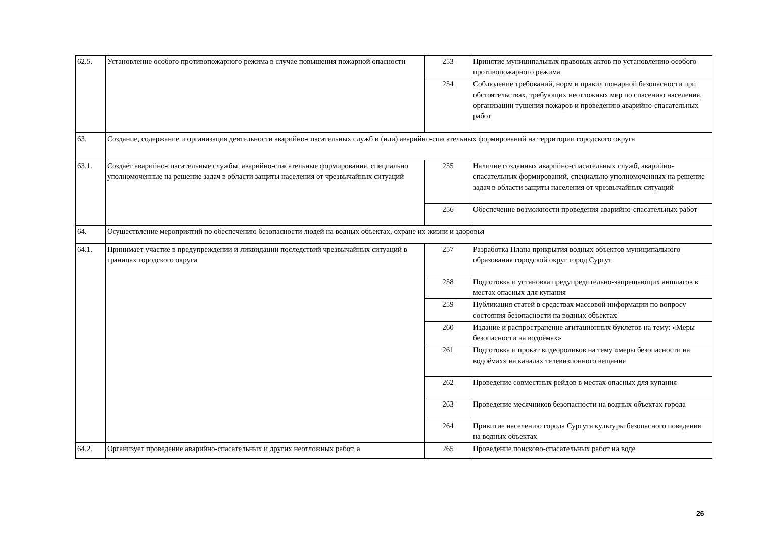| 62.5. | Установление особого противопожарного режима в случае повышения пожарной опасности | 253 | Принятие муниципальных правовых актов по установлению особого противопожарного режима |
| | | 254 | Соблюдение требований, норм и правил пожарной безопасности при обстоятельствах, требующих неотложных мер по спасению населения, организации тушения пожаров и проведению аварийно-спасательных работ |
| 63. | Создание, содержание и организация деятельности аварийно-спасательных служб и (или) аварийно-спасательных формирований на территории городского округа | | |
| 63.1. | Создаёт аварийно-спасательные службы, аварийно-спасательные формирования, специально уполномоченные на решение задач в области защиты населения от чрезвычайных ситуаций | 255 | Наличие созданных аварийно-спасательных служб, аварийно-спасательных формирований, специально уполномоченных на решение задач в области защиты населения от чрезвычайных ситуаций |
| | | 256 | Обеспечение возможности проведения аварийно-спасательных работ |
| 64. | Осуществление мероприятий по обеспечению безопасности людей на водных объектах, охране их жизни и здоровья | | |
| 64.1. | Принимает участие в предупреждении и ликвидации последствий чрезвычайных ситуаций в границах городского округа | 257 | Разработка Плана прикрытия водных объектов муниципального образования городской округ город Сургут |
| | | 258 | Подготовка и установка предупредительно-запрещающих аншлагов в местах опасных для купания |
| | | 259 | Публикация статей в средствах массовой информации по вопросу состояния безопасности на водных объектах |
| | | 260 | Издание и распространение агитационных буклетов на тему: «Меры безопасности на водоёмах» |
| | | 261 | Подготовка и прокат видеороликов на тему «меры безопасности на водоёмах» на каналах телевизионного вещания |
| | | 262 | Проведение совместных рейдов в местах опасных для купания |
| | | 263 | Проведение месячников безопасности на водных объектах города |
| | | 264 | Привитие населению города Сургута культуры безопасного поведения на водных объектах |
| 64.2. | Организует проведение аварийно-спасательных и других неотложных работ, а | 265 | Проведение поисково-спасательных работ на воде |
26